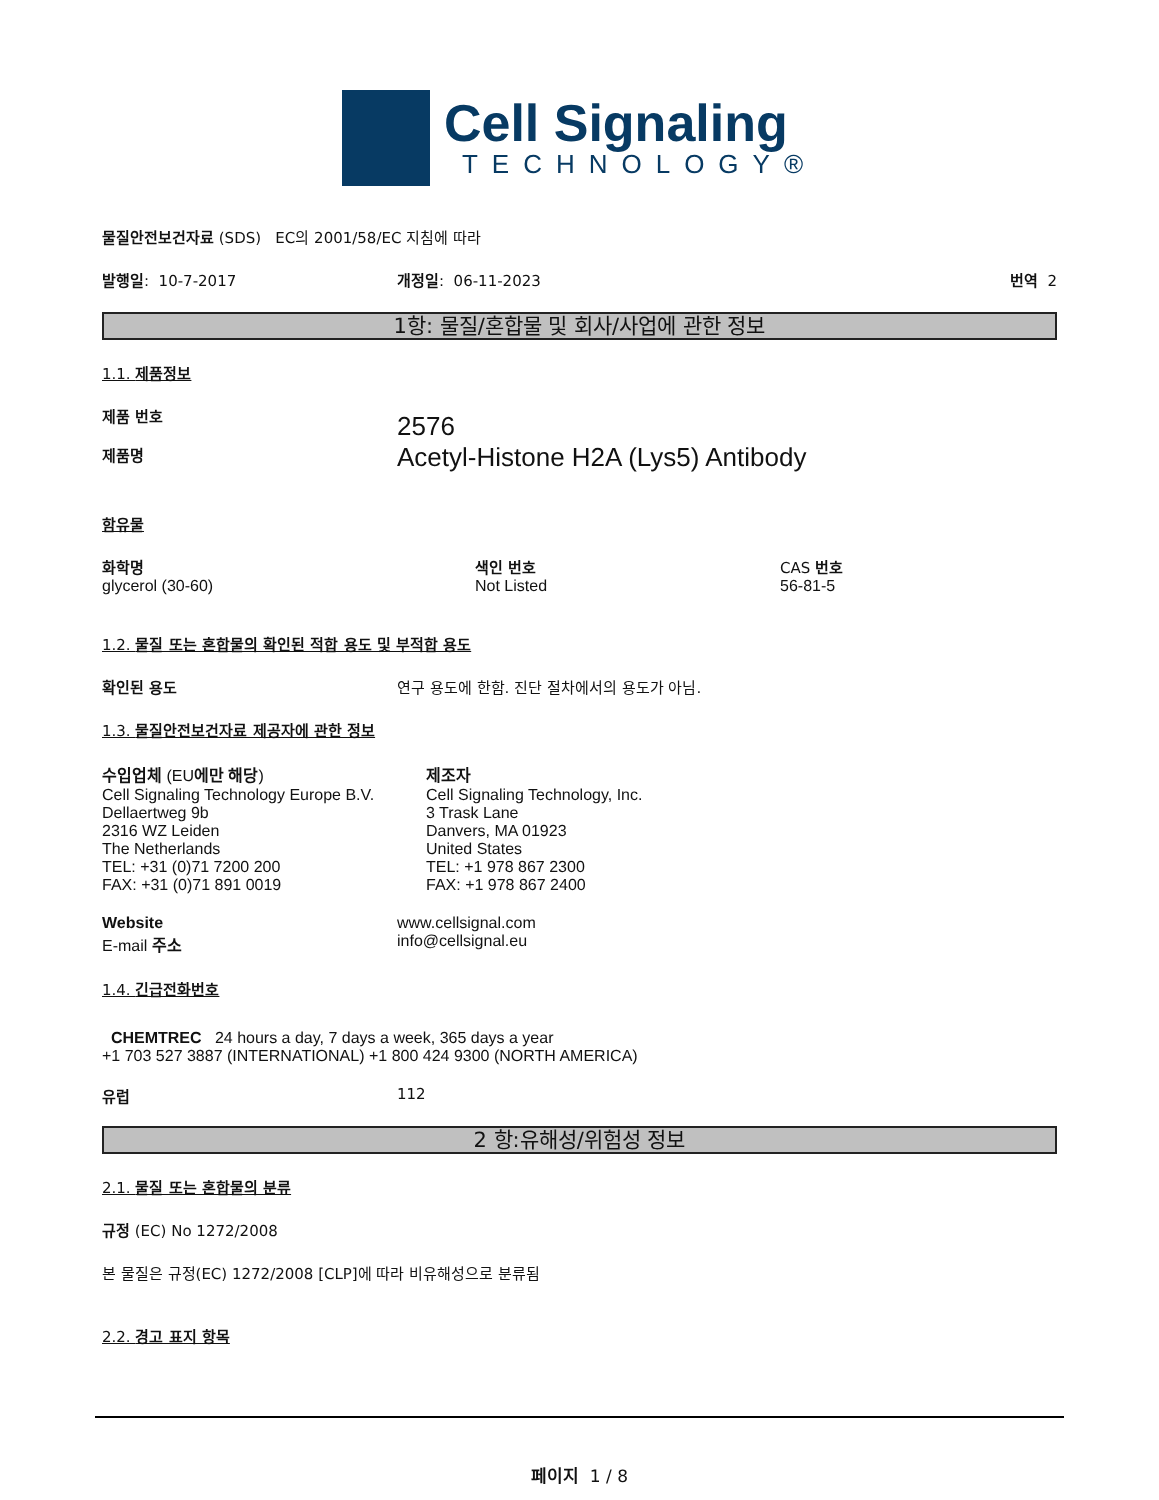Cell Signaling
TECHNOLOGY®
물질안전보건자료 (SDS) EC의 2001/58/EC 지침에 따라
발행일: 10-7-2017 개정일: 06-11-2023 번역 2
1항: 물질/혼합물 및 회사/사업에 관한 정보
1.1. 제품정보
제품 번호
제품명
2576
Acetyl-Histone H2A (Lys5) Antibody
함유물
화학명
glycerol (30-60)
색인 번호
Not Listed
CAS 번호
56-81-5
1.2. 물질 또는 혼합물의 확인된 적합 용도 및 부적합 용도
확인된 용도 연구 용도에 한함. 진단 절차에서의 용도가 아님.
1.3. 물질안전보건자료 제공자에 관한 정보
수입업체 (EU에만 해당)
Cell Signaling Technology Europe B.V.
Dellaertweg 9b
2316 WZ Leiden
The Netherlands
TEL: +31 (0)71 7200 200
FAX: +31 (0)71 891 0019
제조자
Cell Signaling Technology, Inc.
3 Trask Lane
Danvers, MA 01923
United States
TEL: +1 978 867 2300
FAX: +1 978 867 2400
Website
E-mail 주소
www.cellsignal.com
info@cellsignal.eu
1.4. 긴급전화번호
CHEMTREC 24 hours a day, 7 days a week, 365 days a year
+1 703 527 3887 (INTERNATIONAL) +1 800 424 9300 (NORTH AMERICA)
유럽 112
2 항:유해성/위험성 정보
2.1. 물질 또는 혼합물의 분류
규정 (EC) No 1272/2008
본 물질은 규정(EC) 1272/2008 [CLP]에 따라 비유해성으로 분류됨
2.2. 경고 표지 항목
페이지 1 / 8